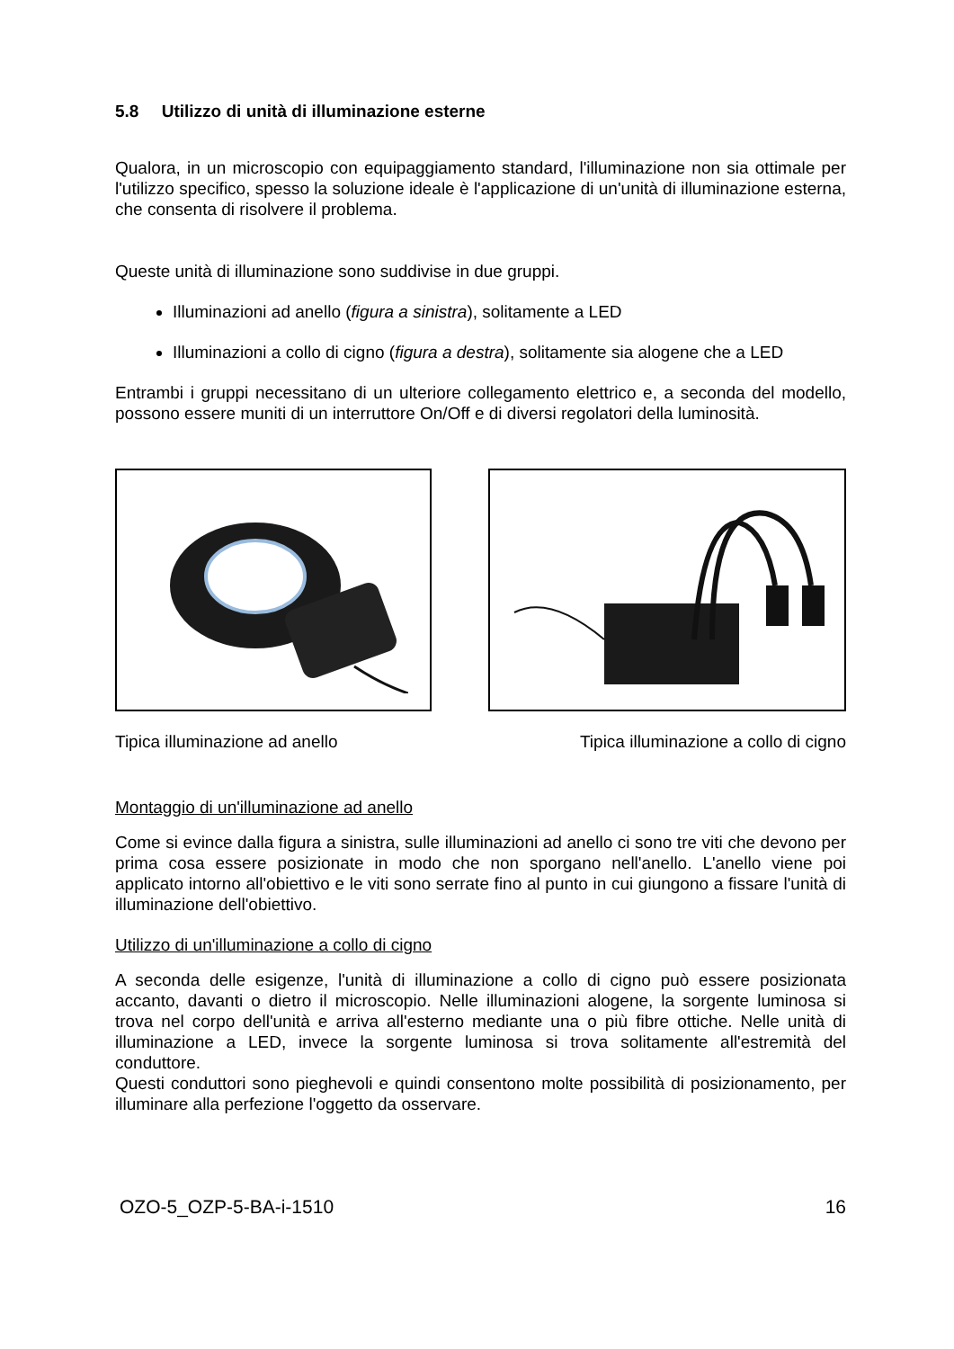5.8 Utilizzo di unità di illuminazione esterne
Qualora, in un microscopio con equipaggiamento standard, l'illuminazione non sia ottimale per l'utilizzo specifico, spesso la soluzione ideale è l'applicazione di un'unità di illuminazione esterna, che consenta di risolvere il problema.
Queste unità di illuminazione sono suddivise in due gruppi.
Illuminazioni ad anello (figura a sinistra), solitamente a LED
Illuminazioni a collo di cigno (figura a destra), solitamente sia alogene che a LED
Entrambi i gruppi necessitano di un ulteriore collegamento elettrico e, a seconda del modello, possono essere muniti di un interruttore On/Off e di diversi regolatori della luminosità.
Tipica illuminazione ad anello Tipica illuminazione a collo di cigno
Montaggio di un'illuminazione ad anello
Come si evince dalla figura a sinistra, sulle illuminazioni ad anello ci sono tre viti che devono per prima cosa essere posizionate in modo che non sporgano nell'anello. L'anello viene poi applicato intorno all'obiettivo e le viti sono serrate fino al punto in cui giungono a fissare l'unità di illuminazione dell'obiettivo.
Utilizzo di un'illuminazione a collo di cigno
A seconda delle esigenze, l'unità di illuminazione a collo di cigno può essere posizionata accanto, davanti o dietro il microscopio. Nelle illuminazioni alogene, la sorgente luminosa si trova nel corpo dell'unità e arriva all'esterno mediante una o più fibre ottiche. Nelle unità di illuminazione a LED, invece la sorgente luminosa si trova solitamente all'estremità del conduttore.
Questi conduttori sono pieghevoli e quindi consentono molte possibilità di posizionamento, per illuminare alla perfezione l'oggetto da osservare.
OZO-5_OZP-5-BA-i-1510 16